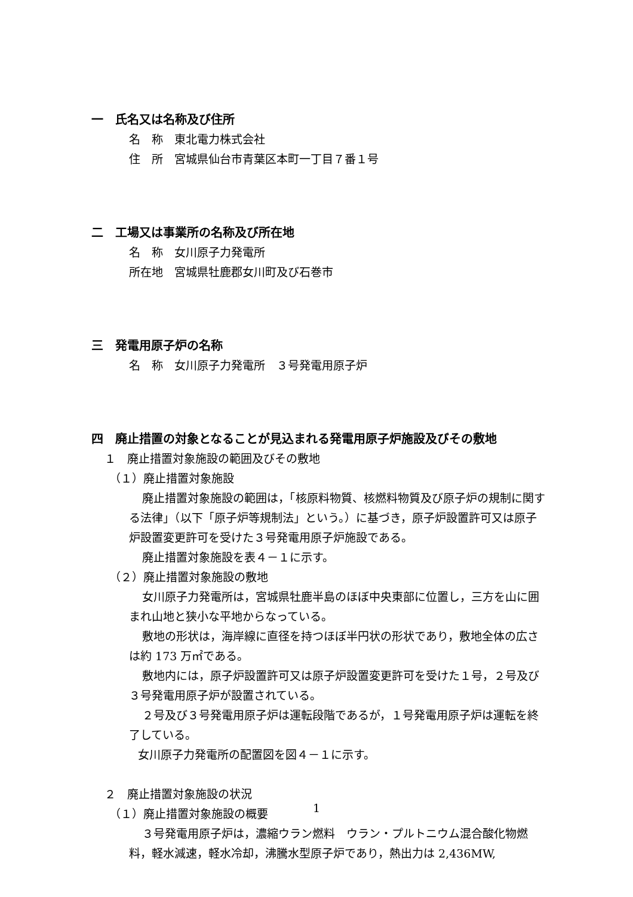一　氏名又は名称及び住所
名　称　東北電力株式会社
住　所　宮城県仙台市青葉区本町一丁目７番１号
二　工場又は事業所の名称及び所在地
名　称　女川原子力発電所
所在地　宮城県牡鹿郡女川町及び石巻市
三　発電用原子炉の名称
名　称　女川原子力発電所　３号発電用原子炉
四　廃止措置の対象となることが見込まれる発電用原子炉施設及びその敷地
１　廃止措置対象施設の範囲及びその敷地
（１）廃止措置対象施設
廃止措置対象施設の範囲は，「核原料物質、核燃料物質及び原子炉の規制に関する法律」（以下「原子炉等規制法」という。）に基づき，原子炉設置許可又は原子炉設置変更許可を受けた３号発電用原子炉施設である。
廃止措置対象施設を表４－１に示す。
（２）廃止措置対象施設の敷地
女川原子力発電所は，宮城県牡鹿半島のほぼ中央東部に位置し，三方を山に囲まれ山地と狭小な平地からなっている。
敷地の形状は，海岸線に直径を持つほぼ半円状の形状であり，敷地全体の広さは約 173 万㎡である。
敷地内には，原子炉設置許可又は原子炉設置変更許可を受けた１号，２号及び３号発電用原子炉が設置されている。
２号及び３号発電用原子炉は運転段階であるが，１号発電用原子炉は運転を終了している。
女川原子力発電所の配置図を図４－１に示す。
２　廃止措置対象施設の状況
（１）廃止措置対象施設の概要
３号発電用原子炉は，濃縮ウラン燃料　ウラン・プルトニウム混合酸化物燃料，軽水減速，軽水冷却，沸騰水型原子炉であり，熱出力は 2,436MW,
1